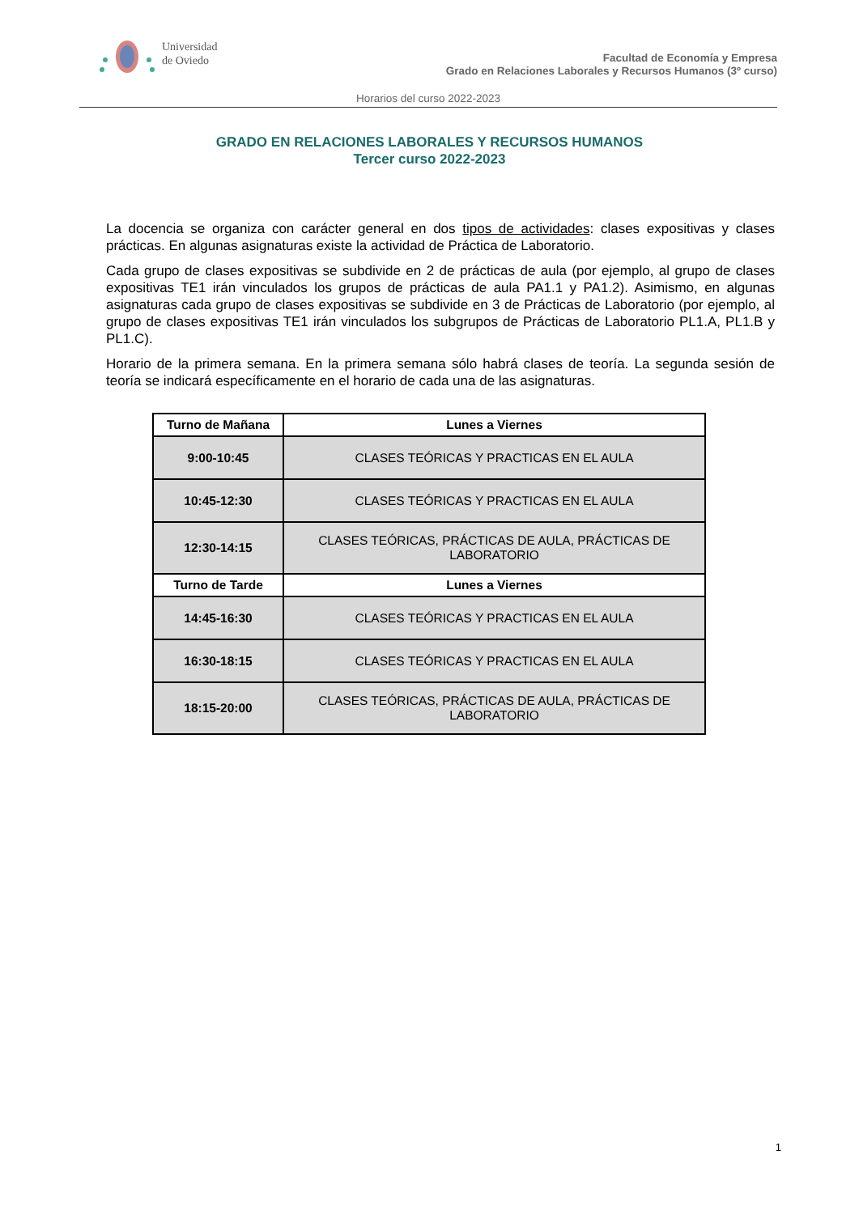Universidad
de Oviedo
Facultad de Economía y Empresa
Grado en Relaciones Laborales y Recursos Humanos (3º curso)
Horarios del curso 2022-2023
GRADO EN RELACIONES LABORALES Y RECURSOS HUMANOS
Tercer curso 2022-2023
La docencia se organiza con carácter general en dos tipos de actividades: clases expositivas y clases prácticas. En algunas asignaturas existe la actividad de Práctica de Laboratorio.
Cada grupo de clases expositivas se subdivide en 2 de prácticas de aula (por ejemplo, al grupo de clases expositivas TE1 irán vinculados los grupos de prácticas de aula PA1.1 y PA1.2). Asimismo, en algunas asignaturas cada grupo de clases expositivas se subdivide en 3 de Prácticas de Laboratorio (por ejemplo, al grupo de clases expositivas TE1 irán vinculados los subgrupos de Prácticas de Laboratorio PL1.A, PL1.B y PL1.C).
Horario de la primera semana. En la primera semana sólo habrá clases de teoría. La segunda sesión de teoría se indicará específicamente en el horario de cada una de las asignaturas.
| Turno de Mañana | Lunes a Viernes |
| --- | --- |
| 9:00-10:45 | CLASES TEÓRICAS Y PRACTICAS EN EL AULA |
| 10:45-12:30 | CLASES TEÓRICAS Y PRACTICAS EN EL AULA |
| 12:30-14:15 | CLASES TEÓRICAS, PRÁCTICAS DE AULA, PRÁCTICAS DE LABORATORIO |
| Turno de Tarde | Lunes a Viernes |
| 14:45-16:30 | CLASES TEÓRICAS Y PRACTICAS EN EL AULA |
| 16:30-18:15 | CLASES TEÓRICAS Y PRACTICAS EN EL AULA |
| 18:15-20:00 | CLASES TEÓRICAS, PRÁCTICAS DE AULA, PRÁCTICAS DE LABORATORIO |
1